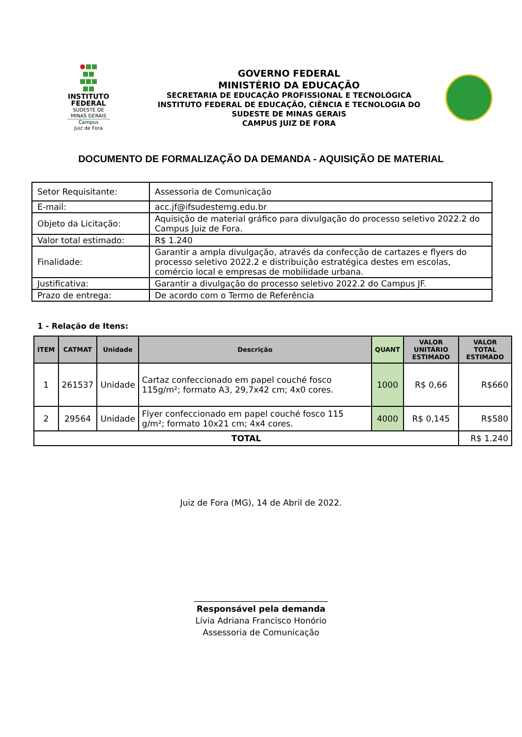INSTITUTO
FEDERAL
SUDESTE DE
MINAS GERAIS
Campus
Juiz de Fora
GOVERNO FEDERAL
MINISTÉRIO DA EDUCAÇÃO
SECRETARIA DE EDUCAÇÃO PROFISSIONAL E TECNOLÓGICA
INSTITUTO FEDERAL DE EDUCAÇÃO, CIÊNCIA E TECNOLOGIA DO
SUDESTE DE MINAS GERAIS
CAMPUS JUIZ DE FORA
DOCUMENTO DE FORMALIZAÇÃO DA DEMANDA - AQUISIÇÃO DE MATERIAL
| Setor Requisitante: | Assessoria de Comunicação |
| E-mail: | acc.jf@ifsudestemg.edu.br |
| Objeto da Licitação: | Aquisição de material gráfico para divulgação do processo seletivo 2022.2 do Campus Juiz de Fora. |
| Valor total estimado: | R$ 1.240 |
| Finalidade: | Garantir a ampla divulgação, através da confecção de cartazes e flyers do processo seletivo 2022.2 e distribuição estratégica destes em escolas, comércio local e empresas de mobilidade urbana. |
| Justificativa: | Garantir a divulgação do processo seletivo 2022.2 do Campus JF. |
| Prazo de entrega: | De acordo com o Termo de Referência |
1 - Relação de Itens:
| ITEM | CATMAT | Unidade | Descrição | QUANT | VALOR UNITÁRIO ESTIMADO | VALOR TOTAL ESTIMADO |
| --- | --- | --- | --- | --- | --- | --- |
| 1 | 261537 | Unidade | Cartaz confeccionado em papel couché fosco 115g/m²; formato A3, 29,7x42 cm; 4x0 cores. | 1000 | R$ 0,66 | R$660 |
| 2 | 29564 | Unidade | Flyer confeccionado em papel couché fosco 115 g/m²; formato 10x21 cm; 4x4 cores. | 4000 | R$ 0,145 | R$580 |
| TOTAL | | | | | | R$ 1.240 |
Juiz de Fora (MG), 14 de Abril de 2022.
________________________________
Responsável pela demanda
Lívia Adriana Francisco Honório
Assessoria de Comunicação